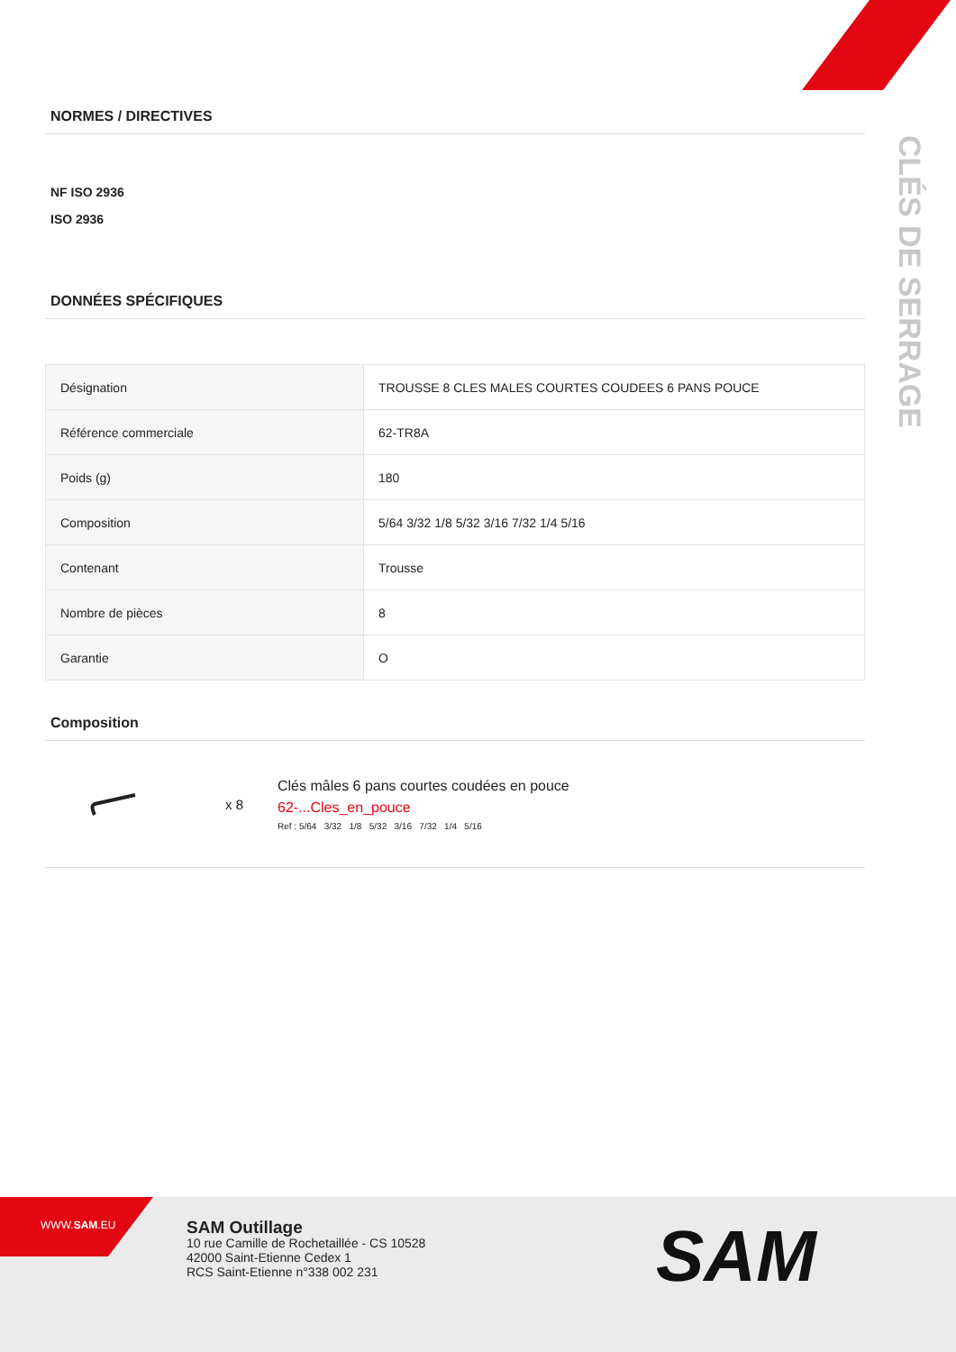CLÉS DE SERRAGE
NORMES / DIRECTIVES
NF ISO 2936
ISO 2936
DONNÉES SPÉCIFIQUES
| Désignation | TROUSSE 8 CLES MALES COURTES COUDEES 6 PANS POUCE |
| Référence commerciale | 62-TR8A |
| Poids (g) | 180 |
| Composition | 5/64 3/32 1/8 5/32 3/16 7/32 1/4 5/16 |
| Contenant | Trousse |
| Nombre de pièces | 8 |
| Garantie | O |
Composition
x 8
Clés mâles 6 pans courtes coudées en pouce
62-...Cles_en_pouce
Ref : 5/64 3/32 1/8 5/32 3/16 7/32 1/4 5/16
WWW.SAM.EU
SAM Outillage
10 rue Camille de Rochetaillée - CS 10528
42000 Saint-Etienne Cedex 1
RCS Saint-Etienne n°338 002 231
SAM